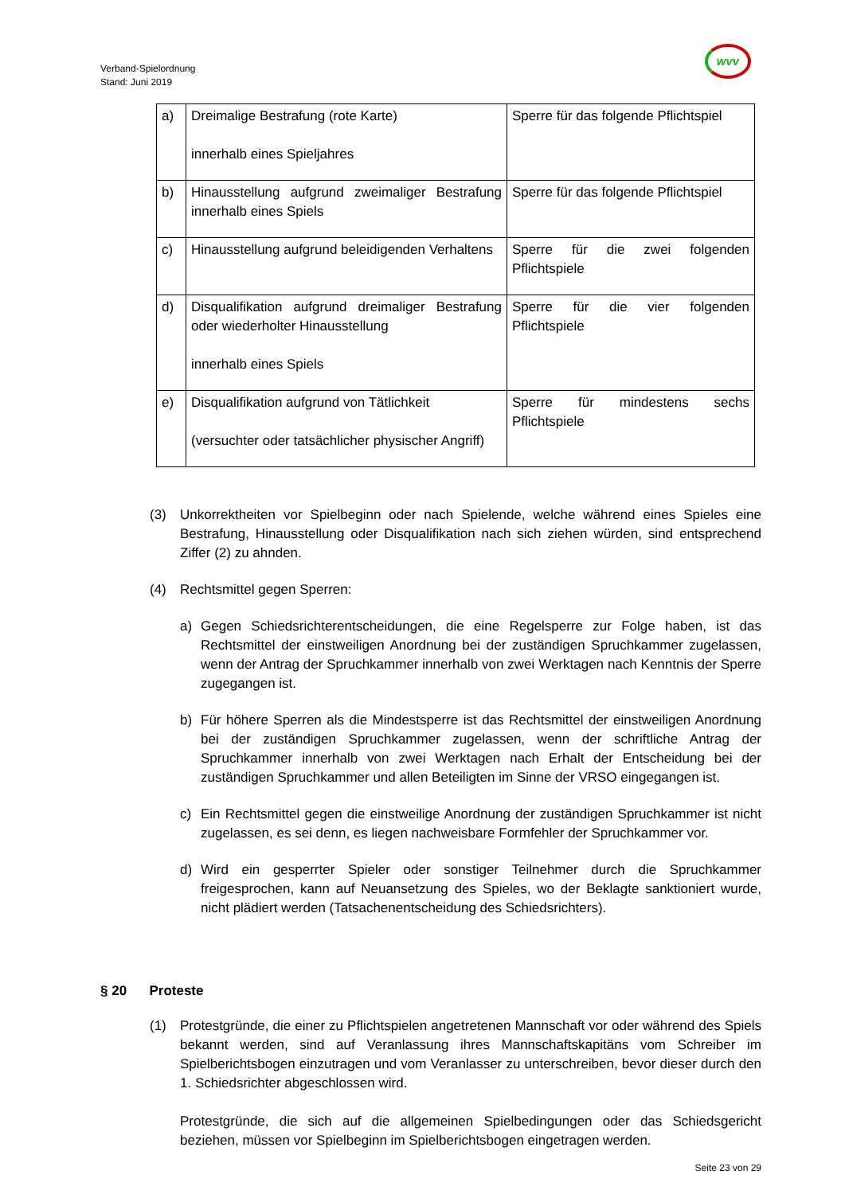Verband-Spielordnung
Stand: Juni 2019
wvv
| a) | Dreimalige Bestrafung (rote Karte) innerhalb eines Spieljahres | Sperre für das folgende Pflichtspiel |
| b) | Hinausstellung aufgrund zweimaliger Bestrafung innerhalb eines Spiels | Sperre für das folgende Pflichtspiel |
| c) | Hinausstellung aufgrund beleidigenden Verhaltens | Sperre für die zwei folgenden Pflichtspiele |
| d) | Disqualifikation aufgrund dreimaliger Bestrafung oder wiederholter Hinausstellung innerhalb eines Spiels | Sperre für die vier folgenden Pflichtspiele |
| e) | Disqualifikation aufgrund von Tätlichkeit (versuchter oder tatsächlicher physischer Angriff) | Sperre für mindestens sechs Pflichtspiele |
(3) Unkorrektheiten vor Spielbeginn oder nach Spielende, welche während eines Spieles eine Bestrafung, Hinausstellung oder Disqualifikation nach sich ziehen würden, sind entsprechend Ziffer (2) zu ahnden.
(4) Rechtsmittel gegen Sperren:
a) Gegen Schiedsrichterentscheidungen, die eine Regelsperre zur Folge haben, ist das Rechtsmittel der einstweiligen Anordnung bei der zuständigen Spruchkammer zugelassen, wenn der Antrag der Spruchkammer innerhalb von zwei Werktagen nach Kenntnis der Sperre zugegangen ist.
b) Für höhere Sperren als die Mindestsperre ist das Rechtsmittel der einstweiligen Anordnung bei der zuständigen Spruchkammer zugelassen, wenn der schriftliche Antrag der Spruchkammer innerhalb von zwei Werktagen nach Erhalt der Entscheidung bei der zuständigen Spruchkammer und allen Beteiligten im Sinne der VRSO eingegangen ist.
c) Ein Rechtsmittel gegen die einstweilige Anordnung der zuständigen Spruchkammer ist nicht zugelassen, es sei denn, es liegen nachweisbare Formfehler der Spruchkammer vor.
d) Wird ein gesperrter Spieler oder sonstiger Teilnehmer durch die Spruchkammer freigesprochen, kann auf Neuansetzung des Spieles, wo der Beklagte sanktioniert wurde, nicht plädiert werden (Tatsachenentscheidung des Schiedsrichters).
§ 20 Proteste
(1) Protestgründe, die einer zu Pflichtspielen angetretenen Mannschaft vor oder während des Spiels bekannt werden, sind auf Veranlassung ihres Mannschaftskapitäns vom Schreiber im Spielberichtsbogen einzutragen und vom Veranlasser zu unterschreiben, bevor dieser durch den 1. Schiedsrichter abgeschlossen wird.
Protestgründe, die sich auf die allgemeinen Spielbedingungen oder das Schiedsgericht beziehen, müssen vor Spielbeginn im Spielberichtsbogen eingetragen werden.
Seite 23 von 29